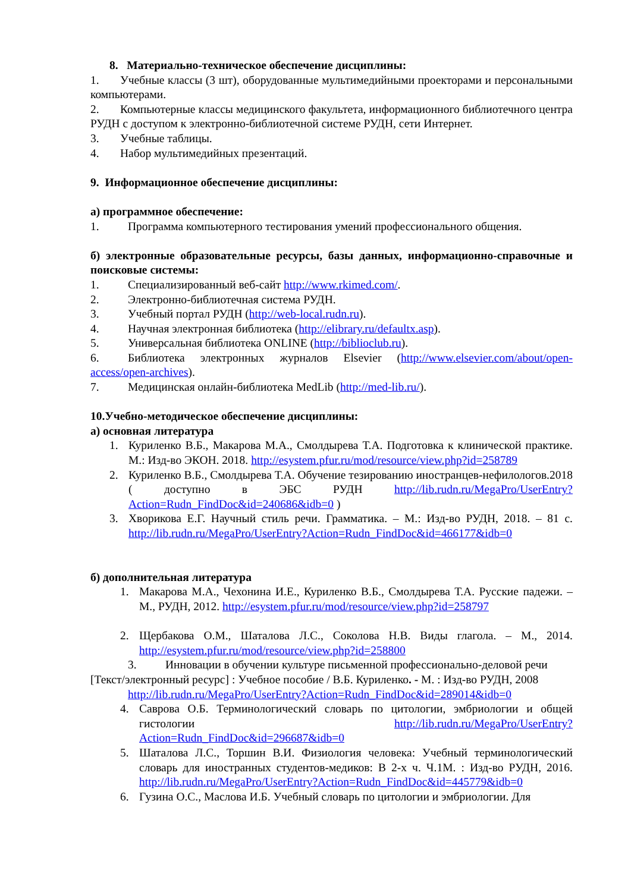8. Материально-техническое обеспечение дисциплины:
1. Учебные классы (3 шт), оборудованные мультимедийными проекторами и персональными компьютерами.
2. Компьютерные классы медицинского факультета, информационного библиотечного центра РУДН с доступом к электронно-библиотечной системе РУДН, сети Интернет.
3. Учебные таблицы.
4. Набор мультимедийных презентаций.
9. Информационное обеспечение дисциплины:
а) программное обеспечение:
1. Программа компьютерного тестирования умений профессионального общения.
б) электронные образовательные ресурсы, базы данных, информационно-справочные и поисковые системы:
1. Специализированный веб-сайт http://www.rkimed.com/.
2. Электронно-библиотечная система РУДН.
3. Учебный портал РУДН (http://web-local.rudn.ru).
4. Научная электронная библиотека (http://elibrary.ru/defaultx.asp).
5. Универсальная библиотека ONLINE (http://biblioclub.ru).
6. Библиотека электронных журналов Elsevier (http://www.elsevier.com/about/open-access/open-archives).
7. Медицинская онлайн-библиотека MedLib (http://med-lib.ru/).
10.Учебно-методическое обеспечение дисциплины:
а) основная литература
1. Куриленко В.Б., Макарова М.А., Смолдырева Т.А. Подготовка к клинической практике. М.: Изд-во ЭКОН. 2018. http://esystem.pfur.ru/mod/resource/view.php?id=258789
2. Куриленко В.Б., Смолдырева Т.А. Обучение тезированию иностранцев-нефилологов.2018 ( доступно в ЭБС РУДН http://lib.rudn.ru/MegaPro/UserEntry?Action=Rudn_FindDoc&id=240686&idb=0 )
3. Хворикова Е.Г. Научный стиль речи. Грамматика. – М.: Изд-во РУДН, 2018. – 81 с. http://lib.rudn.ru/MegaPro/UserEntry?Action=Rudn_FindDoc&id=466177&idb=0
б) дополнительная литература
1. Макарова М.А., Чехонина И.Е., Куриленко В.Б., Смолдырева Т.А. Русские падежи. – М., РУДН, 2012. http://esystem.pfur.ru/mod/resource/view.php?id=258797
2. Щербакова О.М., Шаталова Л.С., Соколова Н.В. Виды глагола. – М., 2014. http://esystem.pfur.ru/mod/resource/view.php?id=258800
3. Инновации в обучении культуре письменной профессионально-деловой речи
[Текст/электронный ресурс] : Учебное пособие / В.Б. Куриленко. - М. : Изд-во РУДН, 2008
http://lib.rudn.ru/MegaPro/UserEntry?Action=Rudn_FindDoc&id=289014&idb=0
4. Саврова О.Б. Терминологический словарь по цитологии, эмбриологии и общей гистологии http://lib.rudn.ru/MegaPro/UserEntry?Action=Rudn_FindDoc&id=296687&idb=0
5. Шаталова Л.С., Торшин В.И. Физиология человека: Учебный терминологический словарь для иностранных студентов-медиков: В 2-х ч. Ч.1М. : Изд-во РУДН, 2016. http://lib.rudn.ru/MegaPro/UserEntry?Action=Rudn_FindDoc&id=445779&idb=0
6. Гузина О.С., Маслова И.Б. Учебный словарь по цитологии и эмбриологии. Для